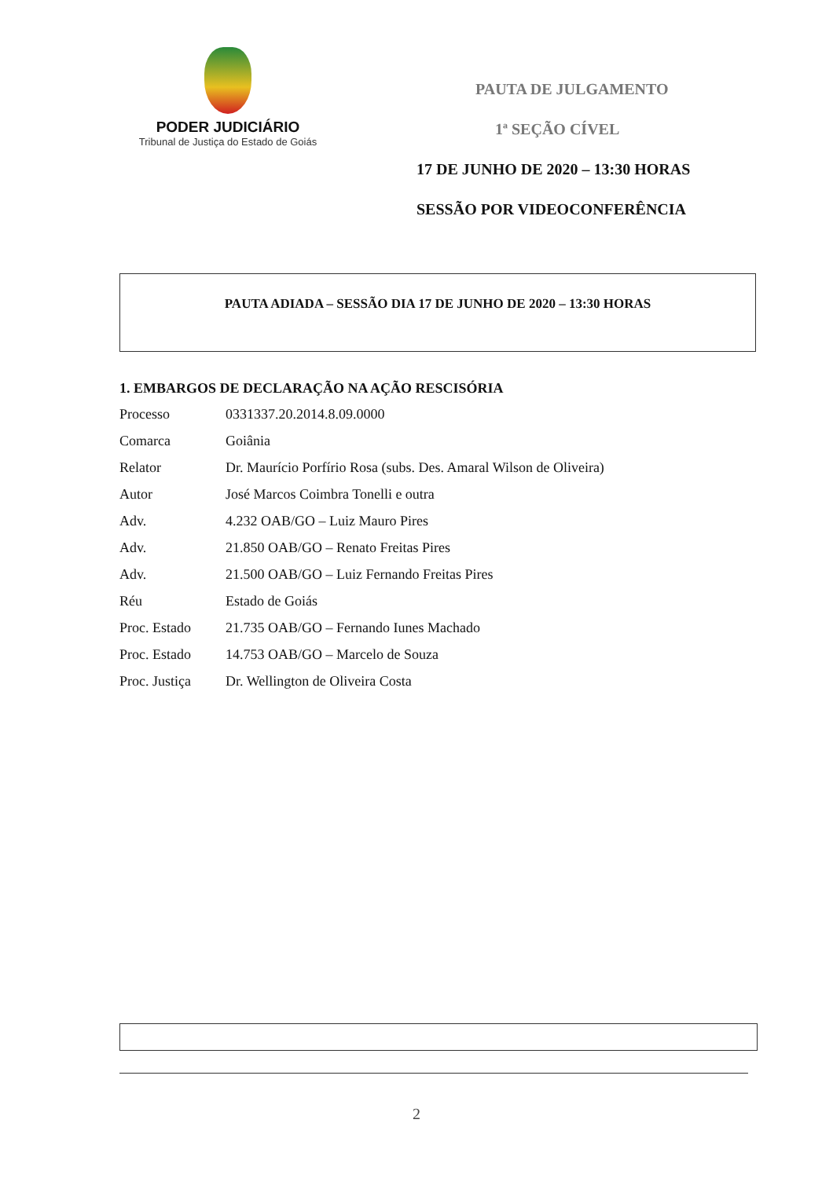PODER JUDICIÁRIO
Tribunal de Justiça do Estado de Goiás
PAUTA DE JULGAMENTO
1ª SEÇÃO CÍVEL
17 DE JUNHO DE 2020 – 13:30 HORAS
SESSÃO POR VIDEOCONFERÊNCIA
PAUTA ADIADA – SESSÃO DIA 17 DE JUNHO DE 2020 – 13:30 HORAS
1. EMBARGOS DE DECLARAÇÃO NA AÇÃO RESCISÓRIA
| Processo | 0331337.20.2014.8.09.0000 |
| Comarca | Goiânia |
| Relator | Dr. Maurício Porfírio Rosa (subs. Des. Amaral Wilson de Oliveira) |
| Autor | José Marcos Coimbra Tonelli e outra |
| Adv. | 4.232 OAB/GO – Luiz Mauro Pires |
| Adv. | 21.850 OAB/GO – Renato Freitas Pires |
| Adv. | 21.500 OAB/GO – Luiz Fernando Freitas Pires |
| Réu | Estado de Goiás |
| Proc. Estado | 21.735 OAB/GO – Fernando Iunes Machado |
| Proc. Estado | 14.753 OAB/GO – Marcelo de Souza |
| Proc. Justiça | Dr. Wellington de Oliveira Costa |
2